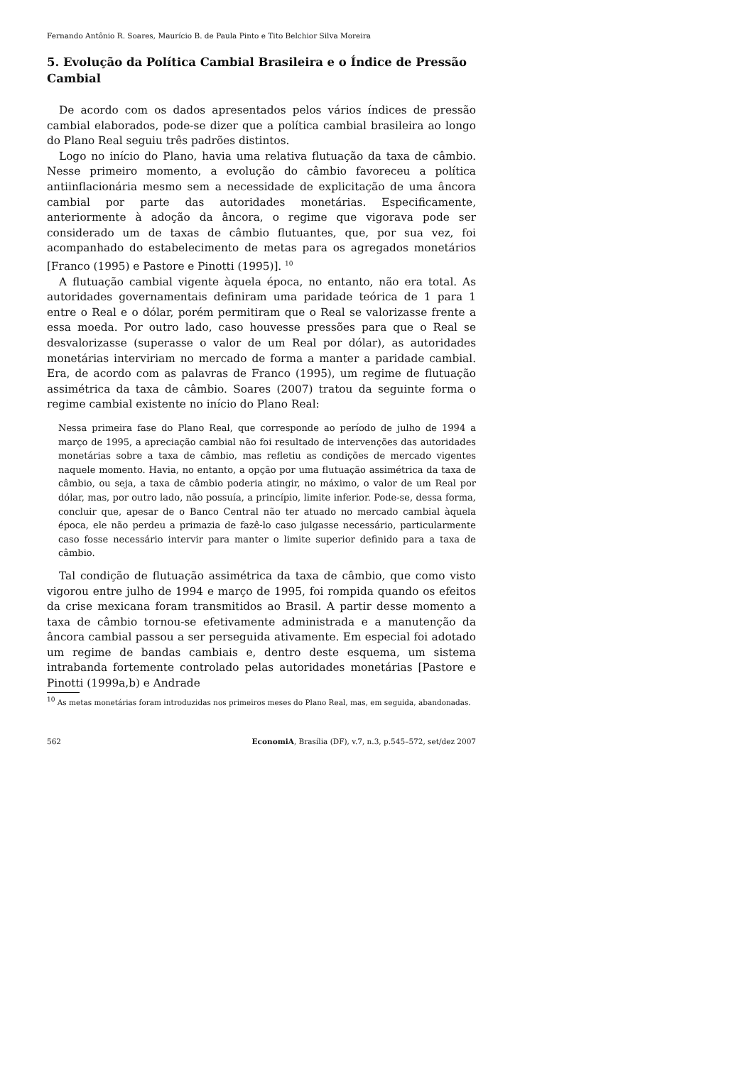Fernando Antônio R. Soares, Maurício B. de Paula Pinto e Tito Belchior Silva Moreira
5. Evolução da Política Cambial Brasileira e o Índice de Pressão Cambial
De acordo com os dados apresentados pelos vários índices de pressão cambial elaborados, pode-se dizer que a política cambial brasileira ao longo do Plano Real seguiu três padrões distintos.
Logo no início do Plano, havia uma relativa flutuação da taxa de câmbio. Nesse primeiro momento, a evolução do câmbio favoreceu a política antiinflacionária mesmo sem a necessidade de explicitação de uma âncora cambial por parte das autoridades monetárias. Especificamente, anteriormente à adoção da âncora, o regime que vigorava pode ser considerado um de taxas de câmbio flutuantes, que, por sua vez, foi acompanhado do estabelecimento de metas para os agregados monetários [Franco (1995) e Pastore e Pinotti (1995)]. <sup>10</sup>
A flutuação cambial vigente àquela época, no entanto, não era total. As autoridades governamentais definiram uma paridade teórica de 1 para 1 entre o Real e o dólar, porém permitiram que o Real se valorizasse frente a essa moeda. Por outro lado, caso houvesse pressões para que o Real se desvalorizasse (superasse o valor de um Real por dólar), as autoridades monetárias interviriam no mercado de forma a manter a paridade cambial. Era, de acordo com as palavras de Franco (1995), um regime de flutuação assimétrica da taxa de câmbio. Soares (2007) tratou da seguinte forma o regime cambial existente no início do Plano Real:
Nessa primeira fase do Plano Real, que corresponde ao período de julho de 1994 a março de 1995, a apreciação cambial não foi resultado de intervenções das autoridades monetárias sobre a taxa de câmbio, mas refletiu as condições de mercado vigentes naquele momento. Havia, no entanto, a opção por uma flutuação assimétrica da taxa de câmbio, ou seja, a taxa de câmbio poderia atingir, no máximo, o valor de um Real por dólar, mas, por outro lado, não possuía, a princípio, limite inferior. Pode-se, dessa forma, concluir que, apesar de o Banco Central não ter atuado no mercado cambial àquela época, ele não perdeu a primazia de fazê-lo caso julgasse necessário, particularmente caso fosse necessário intervir para manter o limite superior definido para a taxa de câmbio.
Tal condição de flutuação assimétrica da taxa de câmbio, que como visto vigorou entre julho de 1994 e março de 1995, foi rompida quando os efeitos da crise mexicana foram transmitidos ao Brasil. A partir desse momento a taxa de câmbio tornou-se efetivamente administrada e a manutenção da âncora cambial passou a ser perseguida ativamente. Em especial foi adotado um regime de bandas cambiais e, dentro deste esquema, um sistema intrabanda fortemente controlado pelas autoridades monetárias [Pastore e Pinotti (1999a,b) e Andrade
<sup>10</sup> As metas monetárias foram introduzidas nos primeiros meses do Plano Real, mas, em seguida, abandonadas.
562 EconomiA, Brasília (DF), v.7, n.3, p.545–572, set/dez 2007